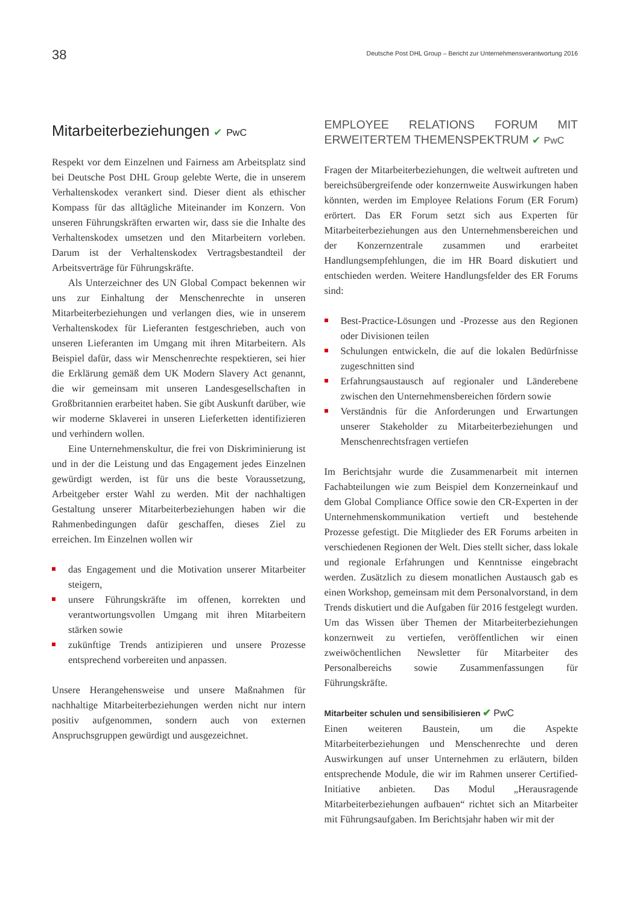38
Deutsche Post DHL Group – Bericht zur Unternehmensverantwortung 2016
Mitarbeiterbeziehungen ✔ PwC
Respekt vor dem Einzelnen und Fairness am Arbeitsplatz sind bei Deutsche Post DHL Group gelebte Werte, die in unserem Verhaltenskodex verankert sind. Dieser dient als ethischer Kompass für das alltägliche Miteinander im Konzern. Von unseren Führungskräften erwarten wir, dass sie die Inhalte des Verhaltenskodex umsetzen und den Mitarbeitern vorleben. Darum ist der Verhaltenskodex Vertragsbestandteil der Arbeitsverträge für Führungskräfte.
Als Unterzeichner des UN Global Compact bekennen wir uns zur Einhaltung der Menschenrechte in unseren Mitarbeiterbeziehungen und verlangen dies, wie in unserem Verhaltenskodex für Lieferanten festgeschrieben, auch von unseren Lieferanten im Umgang mit ihren Mitarbeitern. Als Beispiel dafür, dass wir Menschenrechte respektieren, sei hier die Erklärung gemäß dem UK Modern Slavery Act genannt, die wir gemeinsam mit unseren Landesgesellschaften in Großbritannien erarbeitet haben. Sie gibt Auskunft darüber, wie wir moderne Sklaverei in unseren Lieferketten identifizieren und verhindern wollen.
Eine Unternehmenskultur, die frei von Diskriminierung ist und in der die Leistung und das Engagement jedes Einzelnen gewürdigt werden, ist für uns die beste Voraussetzung, Arbeitgeber erster Wahl zu werden. Mit der nachhaltigen Gestaltung unserer Mitarbeiterbeziehungen haben wir die Rahmenbedingungen dafür geschaffen, dieses Ziel zu erreichen. Im Einzelnen wollen wir
das Engagement und die Motivation unserer Mitarbeiter steigern,
unsere Führungskräfte im offenen, korrekten und verantwortungsvollen Umgang mit ihren Mitarbeitern stärken sowie
zukünftige Trends antizipieren und unsere Prozesse entsprechend vorbereiten und anpassen.
Unsere Herangehensweise und unsere Maßnahmen für nachhaltige Mitarbeiterbeziehungen werden nicht nur intern positiv aufgenommen, sondern auch von externen Anspruchsgruppen gewürdigt und ausgezeichnet.
EMPLOYEE RELATIONS FORUM MIT ERWEITERTEM THEMENSPEKTRUM ✔ PwC
Fragen der Mitarbeiterbeziehungen, die weltweit auftreten und bereichsübergreifende oder konzernweite Auswirkungen haben könnten, werden im Employee Relations Forum (ER Forum) erörtert. Das ER Forum setzt sich aus Experten für Mitarbeiterbeziehungen aus den Unternehmensbereichen und der Konzernzentrale zusammen und erarbeitet Handlungsempfehlungen, die im HR Board diskutiert und entschieden werden. Weitere Handlungsfelder des ER Forums sind:
Best-Practice-Lösungen und -Prozesse aus den Regionen oder Divisionen teilen
Schulungen entwickeln, die auf die lokalen Bedürfnisse zugeschnitten sind
Erfahrungsaustausch auf regionaler und Länderebene zwischen den Unternehmensbereichen fördern sowie
Verständnis für die Anforderungen und Erwartungen unserer Stakeholder zu Mitarbeiterbeziehungen und Menschenrechtsfragen vertiefen
Im Berichtsjahr wurde die Zusammenarbeit mit internen Fachabteilungen wie zum Beispiel dem Konzerneinkauf und dem Global Compliance Office sowie den CR-Experten in der Unternehmenskommunikation vertieft und bestehende Prozesse gefestigt. Die Mitglieder des ER Forums arbeiten in verschiedenen Regionen der Welt. Dies stellt sicher, dass lokale und regionale Erfahrungen und Kenntnisse eingebracht werden. Zusätzlich zu diesem monatlichen Austausch gab es einen Workshop, gemeinsam mit dem Personalvorstand, in dem Trends diskutiert und die Aufgaben für 2016 festgelegt wurden. Um das Wissen über Themen der Mitarbeiterbeziehungen konzernweit zu vertiefen, veröffentlichen wir einen zweiwöchentlichen Newsletter für Mitarbeiter des Personalbereichs sowie Zusammenfassungen für Führungskräfte.
Mitarbeiter schulen und sensibilisieren ✔ PwC
Einen weiteren Baustein, um die Aspekte Mitarbeiterbeziehungen und Menschenrechte und deren Auswirkungen auf unser Unternehmen zu erläutern, bilden entsprechende Module, die wir im Rahmen unserer Certified-Initiative anbieten. Das Modul „Herausragende Mitarbeiterbeziehungen aufbauen“ richtet sich an Mitarbeiter mit Führungsaufgaben. Im Berichtsjahr haben wir mit der